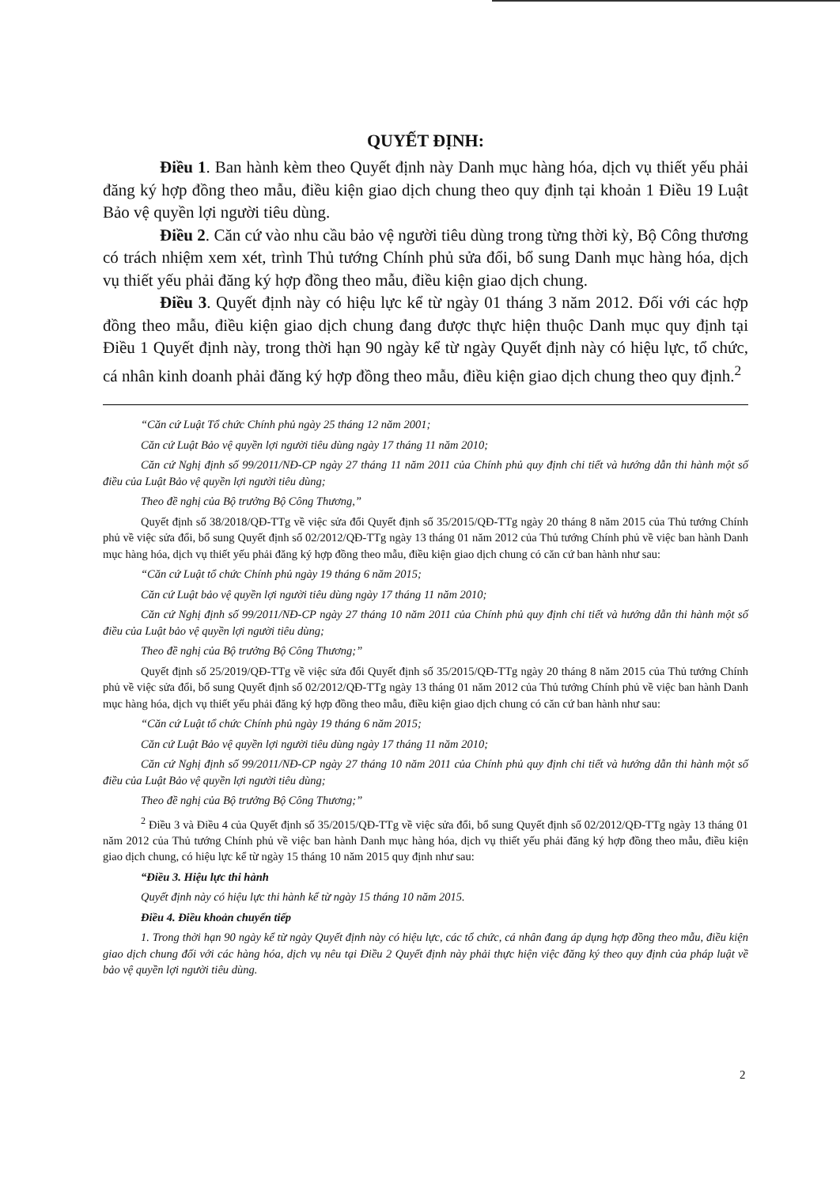QUYẾT ĐỊNH:
Điều 1. Ban hành kèm theo Quyết định này Danh mục hàng hóa, dịch vụ thiết yếu phải đăng ký hợp đồng theo mẫu, điều kiện giao dịch chung theo quy định tại khoản 1 Điều 19 Luật Bảo vệ quyền lợi người tiêu dùng.
Điều 2. Căn cứ vào nhu cầu bảo vệ người tiêu dùng trong từng thời kỳ, Bộ Công thương có trách nhiệm xem xét, trình Thủ tướng Chính phủ sửa đổi, bổ sung Danh mục hàng hóa, dịch vụ thiết yếu phải đăng ký hợp đồng theo mẫu, điều kiện giao dịch chung.
Điều 3. Quyết định này có hiệu lực kể từ ngày 01 tháng 3 năm 2012. Đối với các hợp đồng theo mẫu, điều kiện giao dịch chung đang được thực hiện thuộc Danh mục quy định tại Điều 1 Quyết định này, trong thời hạn 90 ngày kể từ ngày Quyết định này có hiệu lực, tổ chức, cá nhân kinh doanh phải đăng ký hợp đồng theo mẫu, điều kiện giao dịch chung theo quy định.<sup>2</sup>
“Căn cứ Luật Tổ chức Chính phủ ngày 25 tháng 12 năm 2001;
Căn cứ Luật Bảo vệ quyền lợi người tiêu dùng ngày 17 tháng 11 năm 2010;
Căn cứ Nghị định số 99/2011/NĐ-CP ngày 27 tháng 11 năm 2011 của Chính phủ quy định chi tiết và hướng dẫn thi hành một số điều của Luật Bảo vệ quyền lợi người tiêu dùng;
Theo đề nghị của Bộ trưởng Bộ Công Thương,”
Quyết định số 38/2018/QĐ-TTg về việc sửa đổi Quyết định số 35/2015/QĐ-TTg ngày 20 tháng 8 năm 2015 của Thủ tướng Chính phủ về việc sửa đổi, bổ sung Quyết định số 02/2012/QĐ-TTg ngày 13 tháng 01 năm 2012 của Thủ tướng Chính phủ về việc ban hành Danh mục hàng hóa, dịch vụ thiết yếu phải đăng ký hợp đồng theo mẫu, điều kiện giao dịch chung có căn cứ ban hành như sau:
“Căn cứ Luật tổ chức Chính phủ ngày 19 tháng 6 năm 2015;
Căn cứ Luật bảo vệ quyền lợi người tiêu dùng ngày 17 tháng 11 năm 2010;
Căn cứ Nghị định số 99/2011/NĐ-CP ngày 27 tháng 10 năm 2011 của Chính phủ quy định chi tiết và hướng dẫn thi hành một số điều của Luật bảo vệ quyền lợi người tiêu dùng;
Theo đề nghị của Bộ trưởng Bộ Công Thương;”
Quyết định số 25/2019/QĐ-TTg về việc sửa đổi Quyết định số 35/2015/QĐ-TTg ngày 20 tháng 8 năm 2015 của Thủ tướng Chính phủ về việc sửa đổi, bổ sung Quyết định số 02/2012/QĐ-TTg ngày 13 tháng 01 năm 2012 của Thủ tướng Chính phủ về việc ban hành Danh mục hàng hóa, dịch vụ thiết yếu phải đăng ký hợp đồng theo mẫu, điều kiện giao dịch chung có căn cứ ban hành như sau:
“Căn cứ Luật tổ chức Chính phủ ngày 19 tháng 6 năm 2015;
Căn cứ Luật Bảo vệ quyền lợi người tiêu dùng ngày 17 tháng 11 năm 2010;
Căn cứ Nghị định số 99/2011/NĐ-CP ngày 27 tháng 10 năm 2011 của Chính phủ quy định chi tiết và hướng dẫn thi hành một số điều của Luật Bảo vệ quyền lợi người tiêu dùng;
Theo đề nghị của Bộ trưởng Bộ Công Thương;”
<sup>2</sup> Điều 3 và Điều 4 của Quyết định số 35/2015/QĐ-TTg về việc sửa đổi, bổ sung Quyết định số 02/2012/QĐ-TTg ngày 13 tháng 01 năm 2012 của Thủ tướng Chính phủ về việc ban hành Danh mục hàng hóa, dịch vụ thiết yếu phải đăng ký hợp đồng theo mẫu, điều kiện giao dịch chung, có hiệu lực kể từ ngày 15 tháng 10 năm 2015 quy định như sau:
“Điều 3. Hiệu lực thi hành
Quyết định này có hiệu lực thi hành kể từ ngày 15 tháng 10 năm 2015.
Điều 4. Điều khoản chuyển tiếp
1. Trong thời hạn 90 ngày kể từ ngày Quyết định này có hiệu lực, các tổ chức, cá nhân đang áp dụng hợp đồng theo mẫu, điều kiện giao dịch chung đối với các hàng hóa, dịch vụ nêu tại Điều 2 Quyết định này phải thực hiện việc đăng ký theo quy định của pháp luật về bảo vệ quyền lợi người tiêu dùng.
2